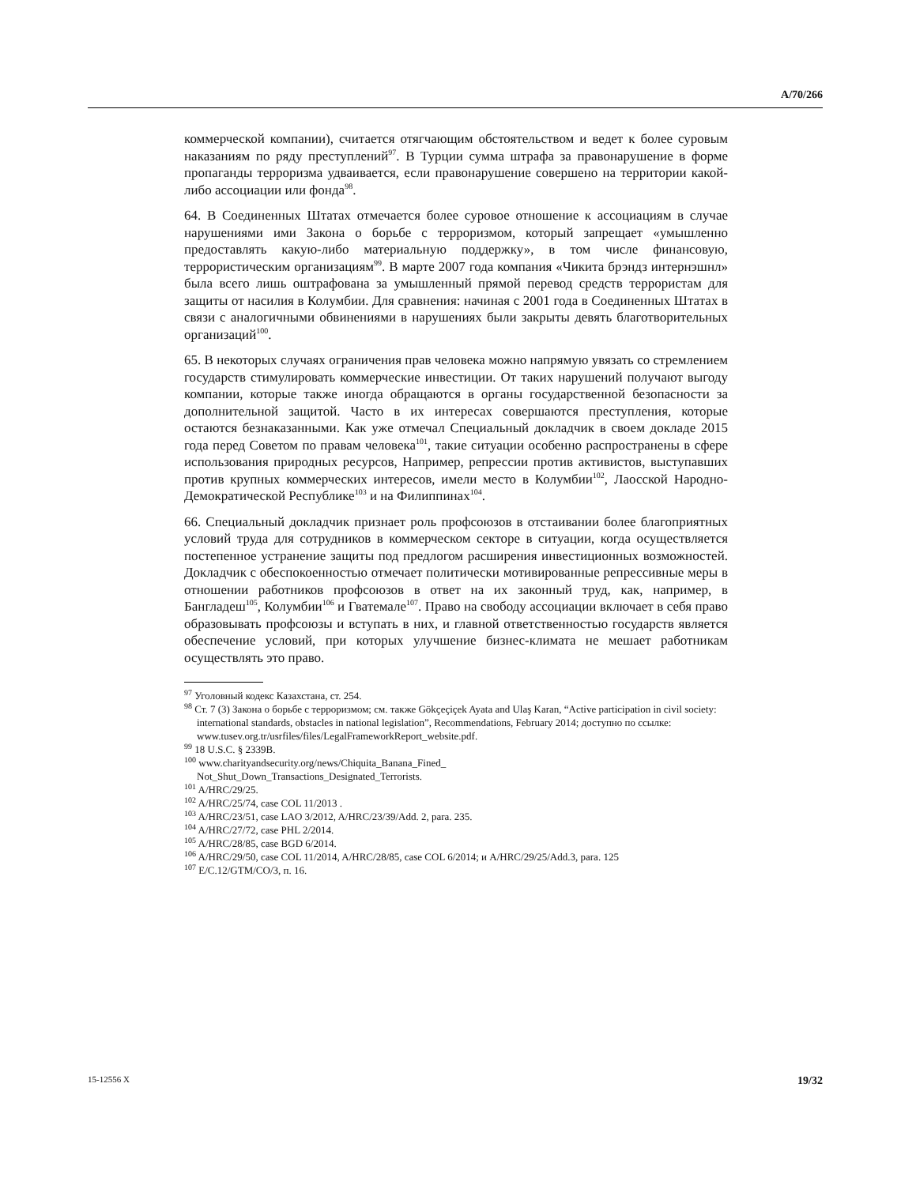A/70/266
коммерческой компании), считается отягчающим обстоятельством и ведет к более суровым наказаниям по ряду преступлений<sup>97</sup>. В Турции сумма штрафа за правонарушение в форме пропаганды терроризма удваивается, если правонарушение совершено на территории какой-либо ассоциации или фонда<sup>98</sup>.
64. В Соединенных Штатах отмечается более суровое отношение к ассоциациям в случае нарушениями ими Закона о борьбе с терроризмом, который запрещает «умышленно предоставлять какую-либо материальную поддержку», в том числе финансовую, террористическим организациям<sup>99</sup>. В марте 2007 года компания «Чикита брэндз интернэшнл» была всего лишь оштрафована за умышленный прямой перевод средств террористам для защиты от насилия в Колумбии. Для сравнения: начиная с 2001 года в Соединенных Штатах в связи с аналогичными обвинениями в нарушениях были закрыты девять благотворительных организаций<sup>100</sup>.
65. В некоторых случаях ограничения прав человека можно напрямую увязать со стремлением государств стимулировать коммерческие инвестиции. От таких нарушений получают выгоду компании, которые также иногда обращаются в органы государственной безопасности за дополнительной защитой. Часто в их интересах совершаются преступления, которые остаются безнаказанными. Как уже отмечал Специальный докладчик в своем докладе 2015 года перед Советом по правам человека<sup>101</sup>, такие ситуации особенно распространены в сфере использования природных ресурсов, Например, репрессии против активистов, выступавших против крупных коммерческих интересов, имели место в Колумбии<sup>102</sup>, Лаосской Народно-Демократической Республике<sup>103</sup> и на Филиппинах<sup>104</sup>.
66. Специальный докладчик признает роль профсоюзов в отстаивании более благоприятных условий труда для сотрудников в коммерческом секторе в ситуации, когда осуществляется постепенное устранение защиты под предлогом расширения инвестиционных возможностей. Докладчик с обеспокоенностью отмечает политически мотивированные репрессивные меры в отношении работников профсоюзов в ответ на их законный труд, как, например, в Бангладеш<sup>105</sup>, Колумбии<sup>106</sup> и Гватемале<sup>107</sup>. Право на свободу ассоциации включает в себя право образовывать профсоюзы и вступать в них, и главной ответственностью государств является обеспечение условий, при которых улучшение бизнес-климата не мешает работникам осуществлять это право.
<sup>97</sup> Уголовный кодекс Казахстана, ст. 254.
<sup>98</sup> Ст. 7 (3) Закона о борьбе с терроризмом; см. также Gökçeçiçek Ayata and Ulaş Karan, “Active participation in civil society: international standards, obstacles in national legislation”, Recommendations, February 2014; доступно по ссылке: www.tusev.org.tr/usrfiles/files/LegalFrameworkReport_website.pdf.
<sup>99</sup> 18 U.S.C. § 2339B.
<sup>100</sup> www.charityandsecurity.org/news/Chiquita_Banana_Fined_
Not_Shut_Down_Transactions_Designated_Terrorists.
<sup>101</sup> A/HRC/29/25.
<sup>102</sup> A/HRC/25/74, case COL 11/2013 .
<sup>103</sup> A/HRC/23/51, case LAO 3/2012, A/HRC/23/39/Add. 2, para. 235.
<sup>104</sup> A/HRC/27/72, case PHL 2/2014.
<sup>105</sup> A/HRC/28/85, case BGD 6/2014.
<sup>106</sup> A/HRC/29/50, case COL 11/2014, A/HRC/28/85, case COL 6/2014; и A/HRC/29/25/Add.3, para. 125
<sup>107</sup> E/C.12/GTM/CO/3, п. 16.
15-12556 X 19/32